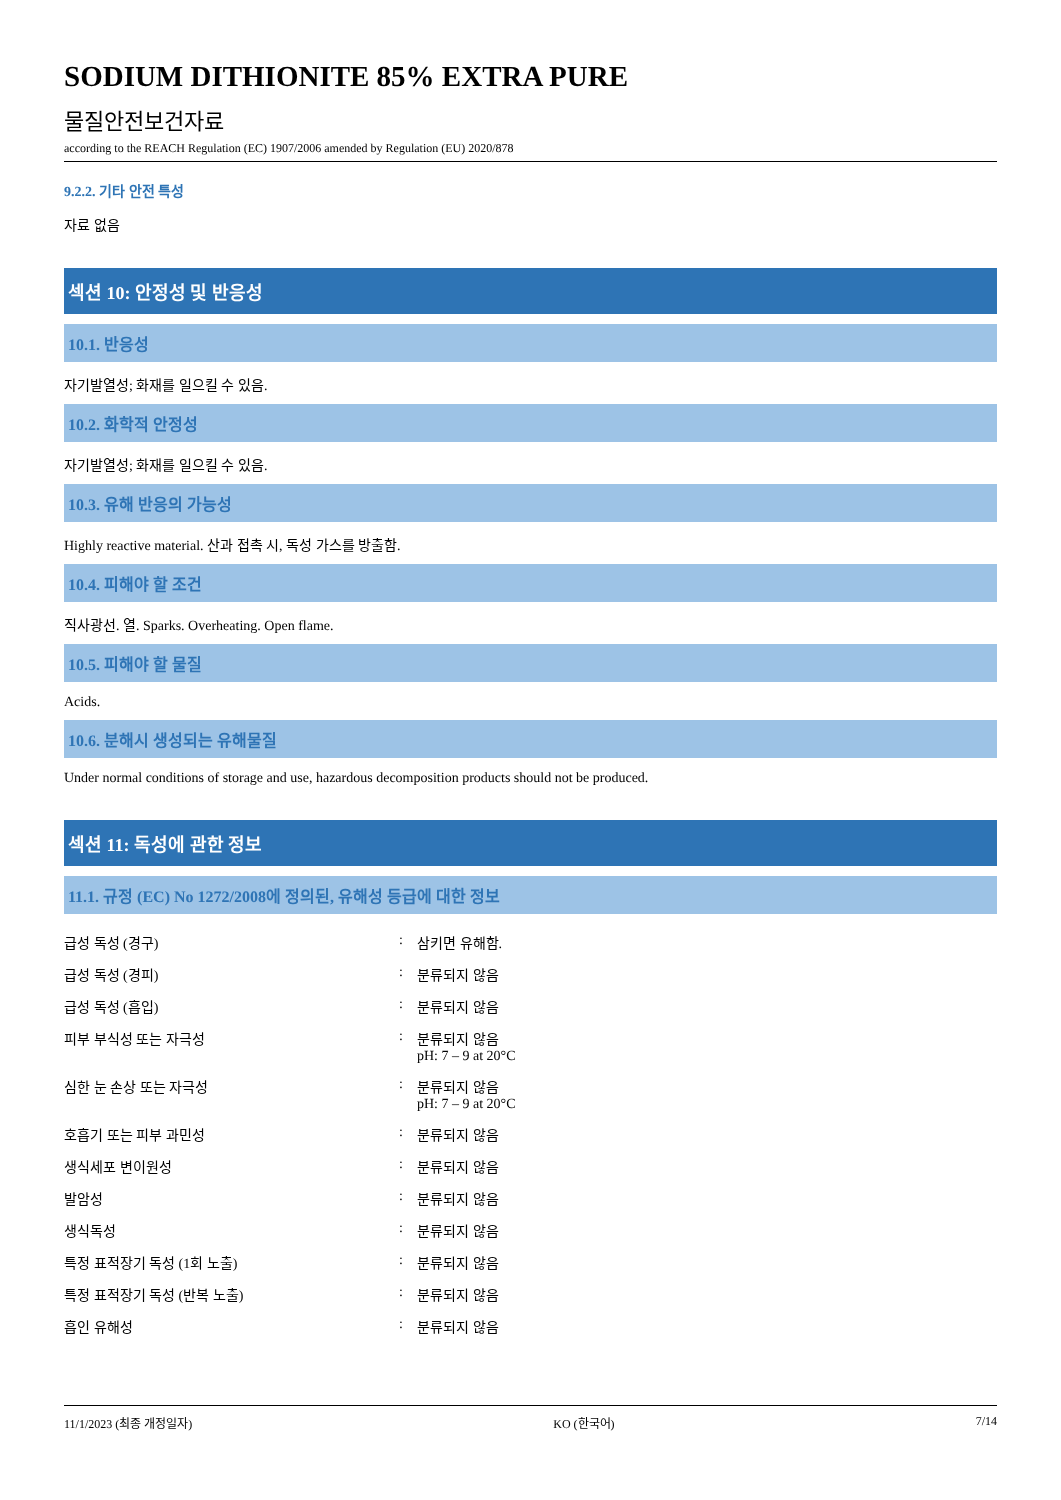SODIUM DITHIONITE 85% EXTRA PURE
물질안전보건자료
according to the REACH Regulation (EC) 1907/2006 amended by Regulation (EU) 2020/878
9.2.2. 기타 안전 특성
자료 없음
섹션 10: 안정성 및 반응성
10.1. 반응성
자기발열성; 화재를 일으킬 수 있음.
10.2. 화학적 안정성
자기발열성; 화재를 일으킬 수 있음.
10.3. 유해 반응의 가능성
Highly reactive material. 산과 접촉 시, 독성 가스를 방출함.
10.4. 피해야 할 조건
직사광선. 열. Sparks. Overheating. Open flame.
10.5. 피해야 할 물질
Acids.
10.6. 분해시 생성되는 유해물질
Under normal conditions of storage and use, hazardous decomposition products should not be produced.
섹션 11: 독성에 관한 정보
11.1. 규정 (EC) No 1272/2008에 정의된, 유해성 등급에 대한 정보
| 급성 독성 (경구) | : | 삼키면 유해함. |
| 급성 독성 (경피) | : | 분류되지 않음 |
| 급성 독성 (흡입) | : | 분류되지 않음 |
| 피부 부식성 또는 자극성 | : | 분류되지 않음 pH: 7 – 9 at 20°C |
| 심한 눈 손상 또는 자극성 | : | 분류되지 않음 pH: 7 – 9 at 20°C |
| 호흡기 또는 피부 과민성 | : | 분류되지 않음 |
| 생식세포 변이원성 | : | 분류되지 않음 |
| 발암성 | : | 분류되지 않음 |
| 생식독성 | : | 분류되지 않음 |
| 특정 표적장기 독성 (1회 노출) | : | 분류되지 않음 |
| 특정 표적장기 독성 (반복 노출) | : | 분류되지 않음 |
| 흡인 유해성 | : | 분류되지 않음 |
11/1/2023 (최종 개정일자) KO (한국어) 7/14